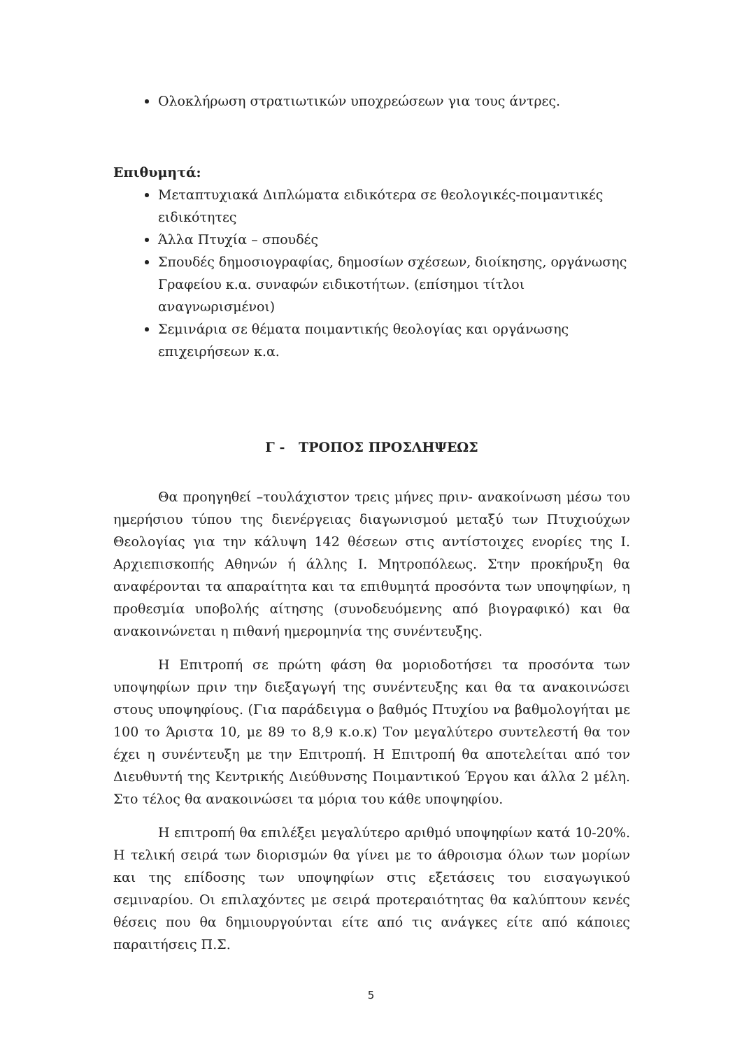Ολοκλήρωση στρατιωτικών υποχρεώσεων για τους άντρες.
Επιθυμητά:
Μεταπτυχιακά Διπλώματα ειδικότερα σε θεολογικές-ποιμαντικές ειδικότητες
Άλλα Πτυχία – σπουδές
Σπουδές δημοσιογραφίας, δημοσίων σχέσεων, διοίκησης, οργάνωσης Γραφείου κ.α. συναφών ειδικοτήτων. (επίσημοι τίτλοι αναγνωρισμένοι)
Σεμινάρια σε θέματα ποιμαντικής θεολογίας και οργάνωσης επιχειρήσεων κ.α.
Γ - ΤΡΟΠΟΣ ΠΡΟΣΛΗΨΕΩΣ
Θα προηγηθεί –τουλάχιστον τρεις μήνες πριν- ανακοίνωση μέσω του ημερήσιου τύπου της διενέργειας διαγωνισμού μεταξύ των Πτυχιούχων Θεολογίας για την κάλυψη 142 θέσεων στις αντίστοιχες ενορίες της Ι. Αρχιεπισκοπής Αθηνών ή άλλης Ι. Μητροπόλεως. Στην προκήρυξη θα αναφέρονται τα απαραίτητα και τα επιθυμητά προσόντα των υποψηφίων, η προθεσμία υποβολής αίτησης (συνοδευόμενης από βιογραφικό) και θα ανακοινώνεται η πιθανή ημερομηνία της συνέντευξης.
Η Επιτροπή σε πρώτη φάση θα μοριοδοτήσει τα προσόντα των υποψηφίων πριν την διεξαγωγή της συνέντευξης και θα τα ανακοινώσει στους υποψηφίους. (Για παράδειγμα ο βαθμός Πτυχίου να βαθμολογήται με 100 το Άριστα 10, με 89 το 8,9 κ.ο.κ) Τον μεγαλύτερο συντελεστή θα τον έχει η συνέντευξη με την Επιτροπή. Η Επιτροπή θα αποτελείται από τον Διευθυντή της Κεντρικής Διεύθυνσης Ποιμαντικού Έργου και άλλα 2 μέλη. Στο τέλος θα ανακοινώσει τα μόρια του κάθε υποψηφίου.
Η επιτροπή θα επιλέξει μεγαλύτερο αριθμό υποψηφίων κατά 10-20%. Η τελική σειρά των διορισμών θα γίνει με το άθροισμα όλων των μορίων και της επίδοσης των υποψηφίων στις εξετάσεις του εισαγωγικού σεμιναρίου. Οι επιλαχόντες με σειρά προτεραιότητας θα καλύπτουν κενές θέσεις που θα δημιουργούνται είτε από τις ανάγκες είτε από κάποιες παραιτήσεις Π.Σ.
5